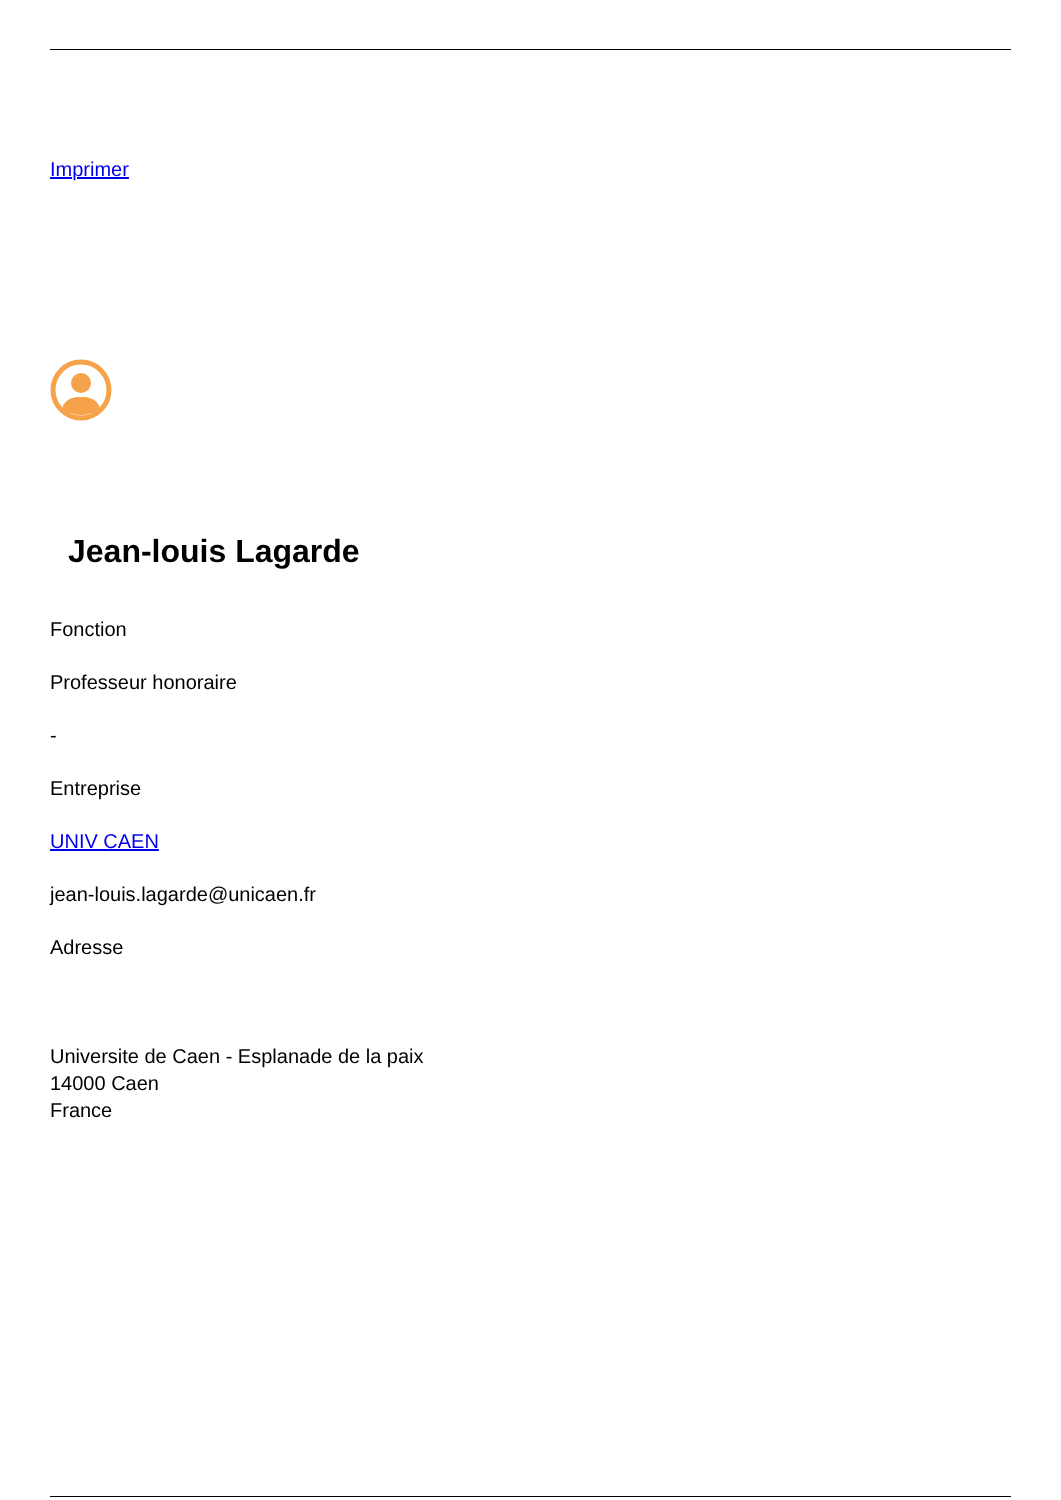Imprimer
Jean-louis Lagarde
Fonction
Professeur honoraire
-
Entreprise
UNIV CAEN
jean-louis.lagarde@unicaen.fr
Adresse
Universite de Caen - Esplanade de la paix
14000 Caen
France